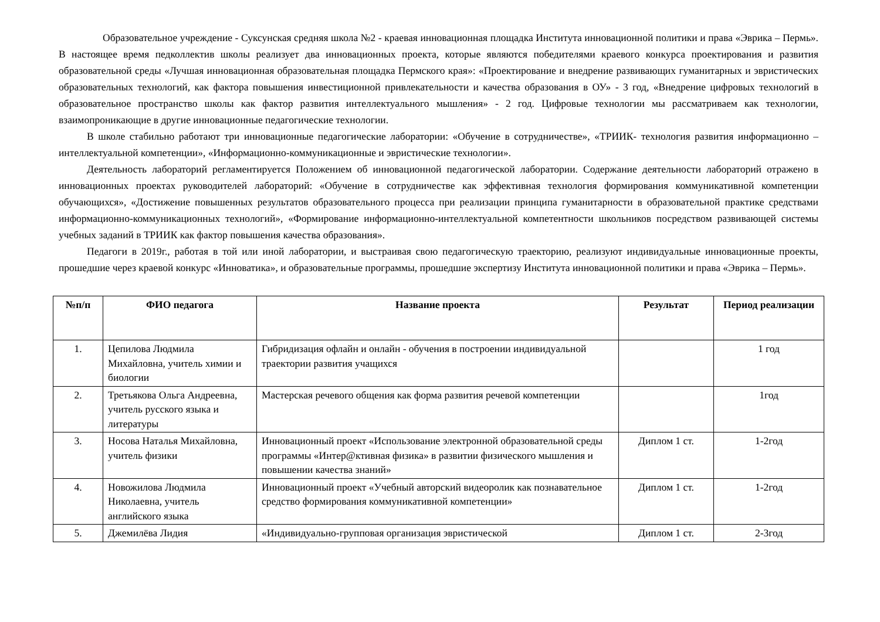Образовательное учреждение - Суксунская средняя школа №2 - краевая инновационная площадка Института инновационной политики и права «Эврика – Пермь». В настоящее время педколлектив школы реализует два инновационных проекта, которые являются победителями краевого конкурса проектирования и развития образовательной среды «Лучшая инновационная образовательная площадка Пермского края»: «Проектирование и внедрение развивающих гуманитарных и эвристических образовательных технологий, как фактора повышения инвестиционной привлекательности и качества образования в ОУ» - 3 год, «Внедрение цифровых технологий в образовательное пространство школы как фактор развития интеллектуального мышления» - 2 год. Цифровые технологии мы рассматриваем как технологии, взаимопроникающие в другие инновационные педагогические технологии.
В школе стабильно работают три инновационные педагогические лаборатории: «Обучение в сотрудничестве», «ТРИИК- технология развития информационно – интеллектуальной компетенции», «Информационно-коммуникационные и эвристические технологии».
Деятельность лабораторий регламентируется Положением об инновационной педагогической лаборатории. Содержание деятельности лабораторий отражено в инновационных проектах руководителей лабораторий: «Обучение в сотрудничестве как эффективная технология формирования коммуникативной компетенции обучающихся», «Достижение повышенных результатов образовательного процесса при реализации принципа гуманитарности в образовательной практике средствами информационно-коммуникационных технологий», «Формирование информационно-интеллектуальной компетентности школьников посредством развивающей системы учебных заданий в ТРИИК как фактор повышения качества образования».
Педагоги в 2019г., работая в той или иной лаборатории, и выстраивая свою педагогическую траекторию, реализуют индивидуальные инновационные проекты, прошедшие через краевой конкурс «Инноватика», и образовательные программы, прошедшие экспертизу Института инновационной политики и права «Эврика – Пермь».
| №п/п | ФИО педагога | Название проекта | Результат | Период реализации |
| --- | --- | --- | --- | --- |
| 1. | Цепилова Людмила Михайловна, учитель химии и биологии | Гибридизация офлайн и онлайн - обучения в построении индивидуальной траектории развития учащихся | | 1 год |
| 2. | Третьякова Ольга Андреевна, учитель русского языка и литературы | Мастерская речевого общения как форма развития речевой компетенции | | 1год |
| 3. | Носова Наталья Михайловна, учитель физики | Инновационный проект «Использование электронной образовательной среды программы «Интер@ктивная физика» в развитии физического мышления и повышении качества знаний» | Диплом 1 ст. | 1-2год |
| 4. | Новожилова Людмила Николаевна, учитель английского языка | Инновационный проект «Учебный авторский видеоролик как познавательное средство формирования коммуникативной компетенции» | Диплом 1 ст. | 1-2год |
| 5. | Джемилёва Лидия | «Индивидуально-групповая организация эвристической | Диплом 1 ст. | 2-3год |